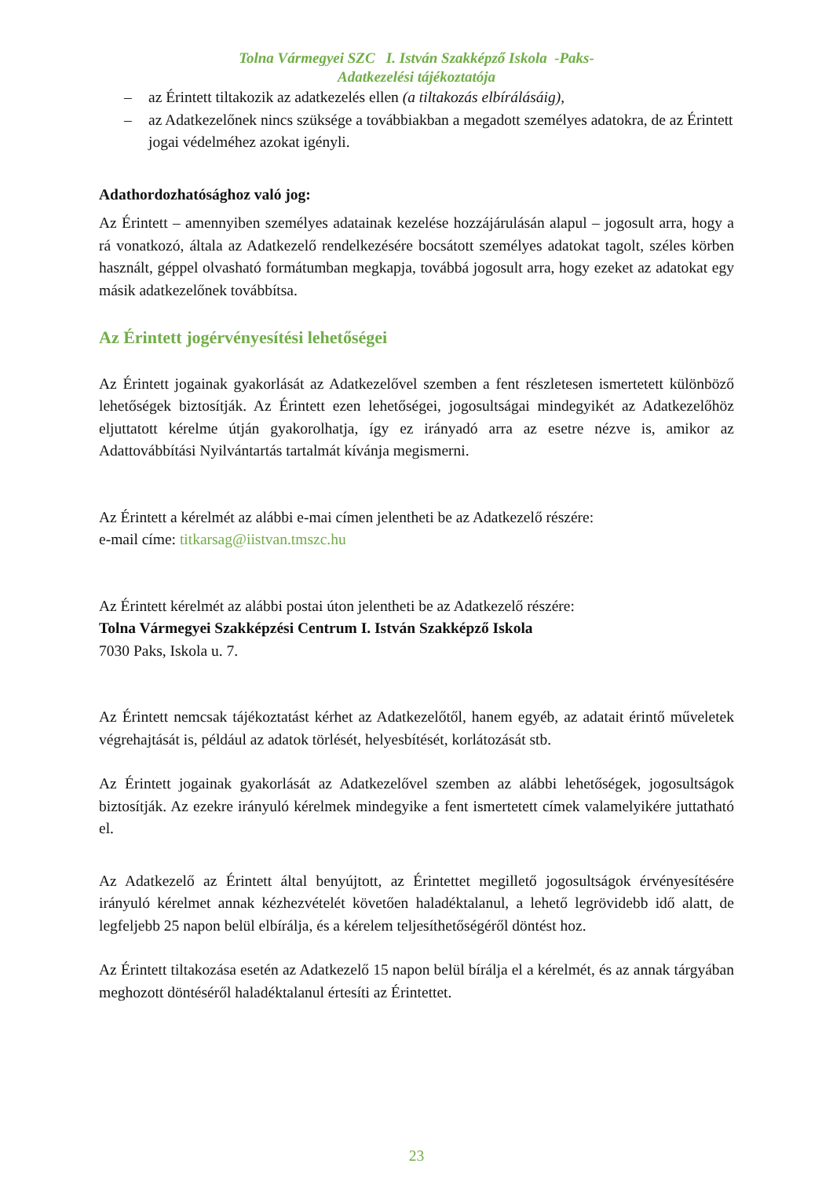Tolna Vármegyei SZC I. István Szakképző Iskola -Paks-
Adatkezelési tájékoztatója
– az Érintett tiltakozik az adatkezelés ellen (a tiltakozás elbírálásáig),
– az Adatkezelőnek nincs szüksége a továbbiakban a megadott személyes adatokra, de az Érintett jogai védelméhez azokat igényli.
Adathordozhatósághoz való jog:
Az Érintett – amennyiben személyes adatainak kezelése hozzájárulásán alapul – jogosult arra, hogy a rá vonatkozó, általa az Adatkezelő rendelkezésére bocsátott személyes adatokat tagolt, széles körben használt, géppel olvasható formátumban megkapja, továbbá jogosult arra, hogy ezeket az adatokat egy másik adatkezelőnek továbbítsa.
Az Érintett jogérvényesítési lehetőségei
Az Érintett jogainak gyakorlását az Adatkezelővel szemben a fent részletesen ismertetett különböző lehetőségek biztosítják. Az Érintett ezen lehetőségei, jogosultságai mindegyikét az Adatkezelőhöz eljuttatott kérelme útján gyakorolhatja, így ez irányadó arra az esetre nézve is, amikor az Adattovábbítási Nyilvántartás tartalmát kívánja megismerni.
Az Érintett a kérelmét az alábbi e-mai címen jelentheti be az Adatkezelő részére:
e-mail címe: titkarsag@iistvan.tmszc.hu
Az Érintett kérelmét az alábbi postai úton jelentheti be az Adatkezelő részére:
Tolna Vármegyei Szakképzési Centrum I. István Szakképző Iskola
7030 Paks, Iskola u. 7.
Az Érintett nemcsak tájékoztatást kérhet az Adatkezelőtől, hanem egyéb, az adatait érintő műveletek végrehajtását is, például az adatok törlését, helyesbítését, korlátozását stb.
Az Érintett jogainak gyakorlását az Adatkezelővel szemben az alábbi lehetőségek, jogosultságok biztosítják. Az ezekre irányuló kérelmek mindegyike a fent ismertetett címek valamelyikére juttatható el.
Az Adatkezelő az Érintett által benyújtott, az Érintettet megillető jogosultságok érvényesítésére irányuló kérelmet annak kézhezvételét követően haladéktalanul, a lehető legrövidebb idő alatt, de legfeljebb 25 napon belül elbírálja, és a kérelem teljesíthetőségéről döntést hoz.
Az Érintett tiltakozása esetén az Adatkezelő 15 napon belül bírálja el a kérelmét, és az annak tárgyában meghozott döntéséről haladéktalanul értesíti az Érintettet.
23